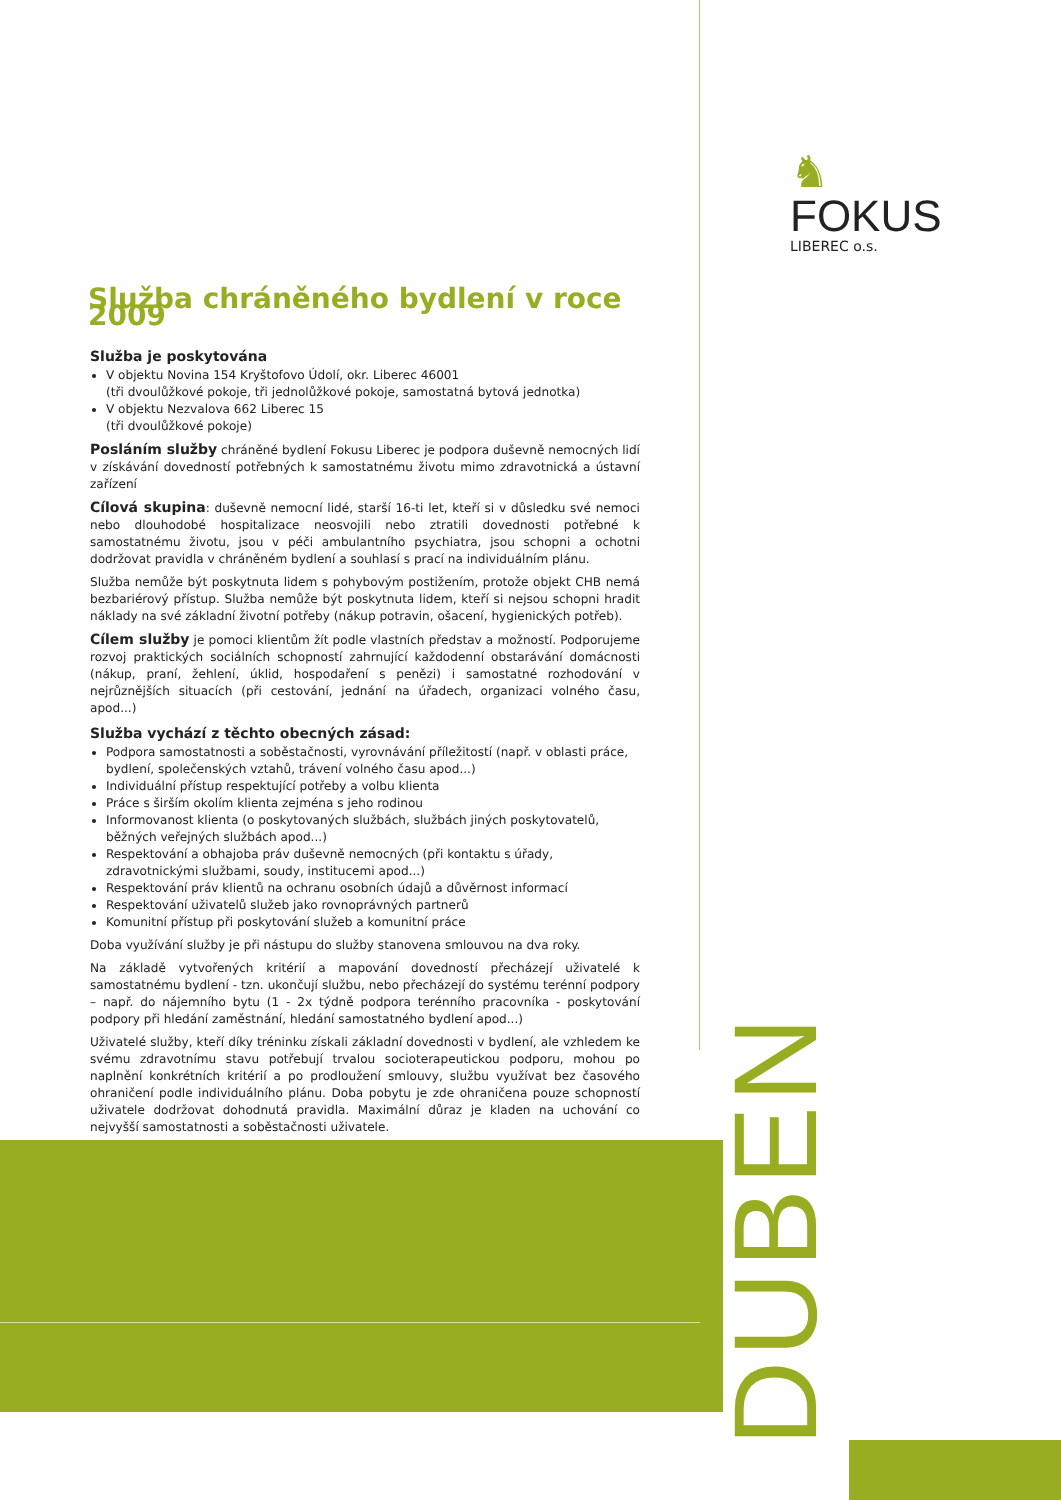♞ FOKUS
LIBEREC o.s.
DUBEN
Služba chráněného bydlení v roce 2009
Služba je poskytována
V objektu Novina 154 Kryštofovo Údolí, okr. Liberec 46001
(tři dvoulůžkové pokoje, tři jednolůžkové pokoje, samostatná bytová jednotka)
V objektu Nezvalova 662 Liberec 15
(tři dvoulůžkové pokoje)
Posláním služby chráněné bydlení Fokusu Liberec je podpora duševně nemocných lidí v získávání dovedností potřebných k samostatnému životu mimo zdravotnická a ústavní zařízení
Cílová skupina: duševně nemocní lidé, starší 16-ti let, kteří si v důsledku své nemoci nebo dlouhodobé hospitalizace neosvojili nebo ztratili dovednosti potřebné k samostatnému životu, jsou v péči ambulantního psychiatra, jsou schopni a ochotni dodržovat pravidla v chráněném bydlení a souhlasí s prací na individuálním plánu.
Služba nemůže být poskytnuta lidem s pohybovým postižením, protože objekt CHB nemá bezbariérový přístup. Služba nemůže být poskytnuta lidem, kteří si nejsou schopni hradit náklady na své základní životní potřeby (nákup potravin, ošacení, hygienických potřeb).
Cílem služby je pomoci klientům žít podle vlastních představ a možností. Podporujeme rozvoj praktických sociálních schopností zahrnující každodenní obstarávání domácnosti (nákup, praní, žehlení, úklid, hospodaření s penězi) i samostatné rozhodování v nejrůznějších situacích (při cestování, jednání na úřadech, organizaci volného času, apod...)
Služba vychází z těchto obecných zásad:
Podpora samostatnosti a soběstačnosti, vyrovnávání příležitostí (např. v oblasti práce, bydlení, společenských vztahů, trávení volného času apod...)
Individuální přístup respektující potřeby a volbu klienta
Práce s širším okolím klienta zejména s jeho rodinou
Informovanost klienta (o poskytovaných službách, službách jiných poskytovatelů, běžných veřejných službách apod...)
Respektování a obhajoba práv duševně nemocných (při kontaktu s úřady, zdravotnickými službami, soudy, institucemi apod...)
Respektování práv klientů na ochranu osobních údajů a důvěrnost informací
Respektování uživatelů služeb jako rovnoprávných partnerů
Komunitní přístup při poskytování služeb a komunitní práce
Doba využívání služby je při nástupu do služby stanovena smlouvou na dva roky.
Na základě vytvořených kritérií a mapování dovedností přecházejí uživatelé k samostatnému bydlení - tzn. ukončují službu, nebo přecházejí do systému terénní podpory – např. do nájemního bytu (1 - 2x týdně podpora terénního pracovníka - poskytování podpory při hledání zaměstnání, hledání samostatného bydlení apod...)
Uživatelé služby, kteří díky tréninku získali základní dovednosti v bydlení, ale vzhledem ke svému zdravotnímu stavu potřebují trvalou socioterapeutickou podporu, mohou po naplnění konkrétních kritérií a po prodloužení smlouvy, službu využívat bez časového ohraničení podle individuálního plánu. Doba pobytu je zde ohraničena pouze schopností uživatele dodržovat dohodnutá pravidla. Maximální důraz je kladen na uchování co nejvyšší samostatnosti a soběstačnosti uživatele.